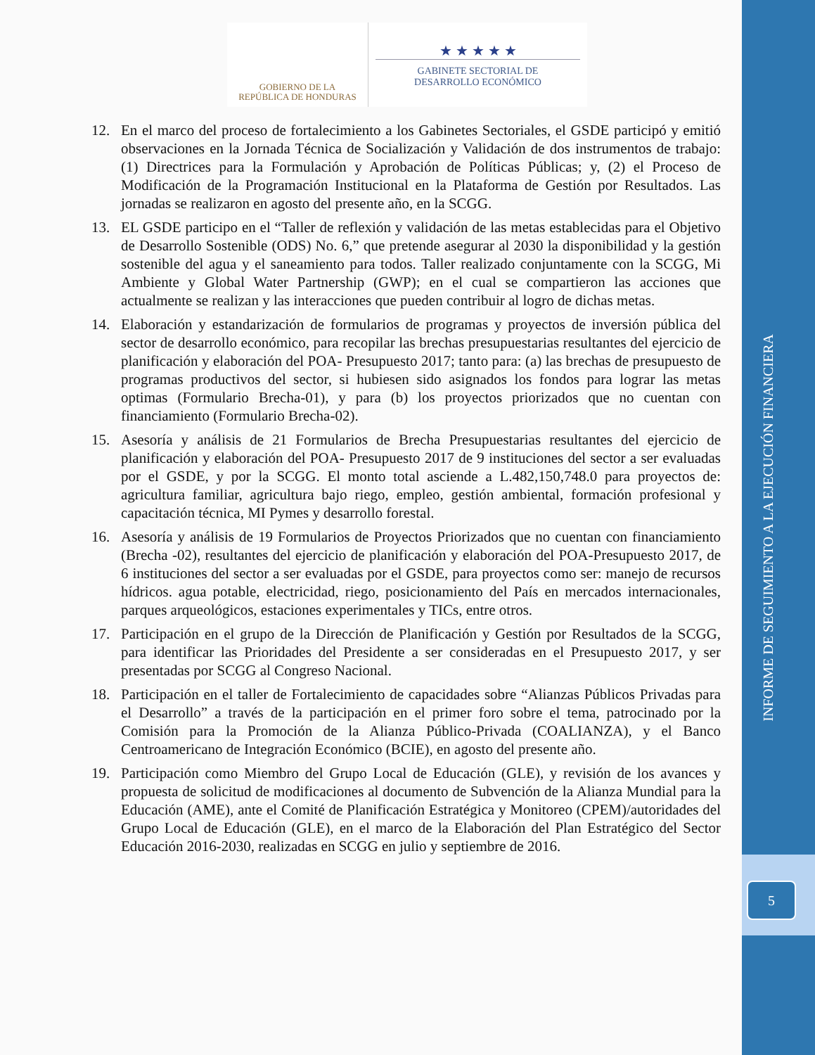GOBIERNO DE LA
REPÚBLICA DE HONDURAS
★ ★ ★ ★ ★
GABINETE SECTORIAL DE
DESARROLLO ECONÓMICO
12. En el marco del proceso de fortalecimiento a los Gabinetes Sectoriales, el GSDE participó y emitió observaciones en la Jornada Técnica de Socialización y Validación de dos instrumentos de trabajo: (1) Directrices para la Formulación y Aprobación de Políticas Públicas; y, (2) el Proceso de Modificación de la Programación Institucional en la Plataforma de Gestión por Resultados. Las jornadas se realizaron en agosto del presente año, en la SCGG.
13. EL GSDE participo en el “Taller de reflexión y validación de las metas establecidas para el Objetivo de Desarrollo Sostenible (ODS) No. 6,” que pretende asegurar al 2030 la disponibilidad y la gestión sostenible del agua y el saneamiento para todos. Taller realizado conjuntamente con la SCGG, Mi Ambiente y Global Water Partnership (GWP); en el cual se compartieron las acciones que actualmente se realizan y las interacciones que pueden contribuir al logro de dichas metas.
14. Elaboración y estandarización de formularios de programas y proyectos de inversión pública del sector de desarrollo económico, para recopilar las brechas presupuestarias resultantes del ejercicio de planificación y elaboración del POA- Presupuesto 2017; tanto para: (a) las brechas de presupuesto de programas productivos del sector, si hubiesen sido asignados los fondos para lograr las metas optimas (Formulario Brecha-01), y para (b) los proyectos priorizados que no cuentan con financiamiento (Formulario Brecha-02).
15. Asesoría y análisis de 21 Formularios de Brecha Presupuestarias resultantes del ejercicio de planificación y elaboración del POA- Presupuesto 2017 de 9 instituciones del sector a ser evaluadas por el GSDE, y por la SCGG. El monto total asciende a L.482,150,748.0 para proyectos de: agricultura familiar, agricultura bajo riego, empleo, gestión ambiental, formación profesional y capacitación técnica, MI Pymes y desarrollo forestal.
16. Asesoría y análisis de 19 Formularios de Proyectos Priorizados que no cuentan con financiamiento (Brecha -02), resultantes del ejercicio de planificación y elaboración del POA-Presupuesto 2017, de 6 instituciones del sector a ser evaluadas por el GSDE, para proyectos como ser: manejo de recursos hídricos. agua potable, electricidad, riego, posicionamiento del País en mercados internacionales, parques arqueológicos, estaciones experimentales y TICs, entre otros.
17. Participación en el grupo de la Dirección de Planificación y Gestión por Resultados de la SCGG, para identificar las Prioridades del Presidente a ser consideradas en el Presupuesto 2017, y ser presentadas por SCGG al Congreso Nacional.
18. Participación en el taller de Fortalecimiento de capacidades sobre “Alianzas Públicos Privadas para el Desarrollo” a través de la participación en el primer foro sobre el tema, patrocinado por la Comisión para la Promoción de la Alianza Público-Privada (COALIANZA), y el Banco Centroamericano de Integración Económico (BCIE), en agosto del presente año.
19. Participación como Miembro del Grupo Local de Educación (GLE), y revisión de los avances y propuesta de solicitud de modificaciones al documento de Subvención de la Alianza Mundial para la Educación (AME), ante el Comité de Planificación Estratégica y Monitoreo (CPEM)/autoridades del Grupo Local de Educación (GLE), en el marco de la Elaboración del Plan Estratégico del Sector Educación 2016-2030, realizadas en SCGG en julio y septiembre de 2016.
INFORME DE SEGUIMIENTO A LA EJECUCIÓN FINANCIERA
5